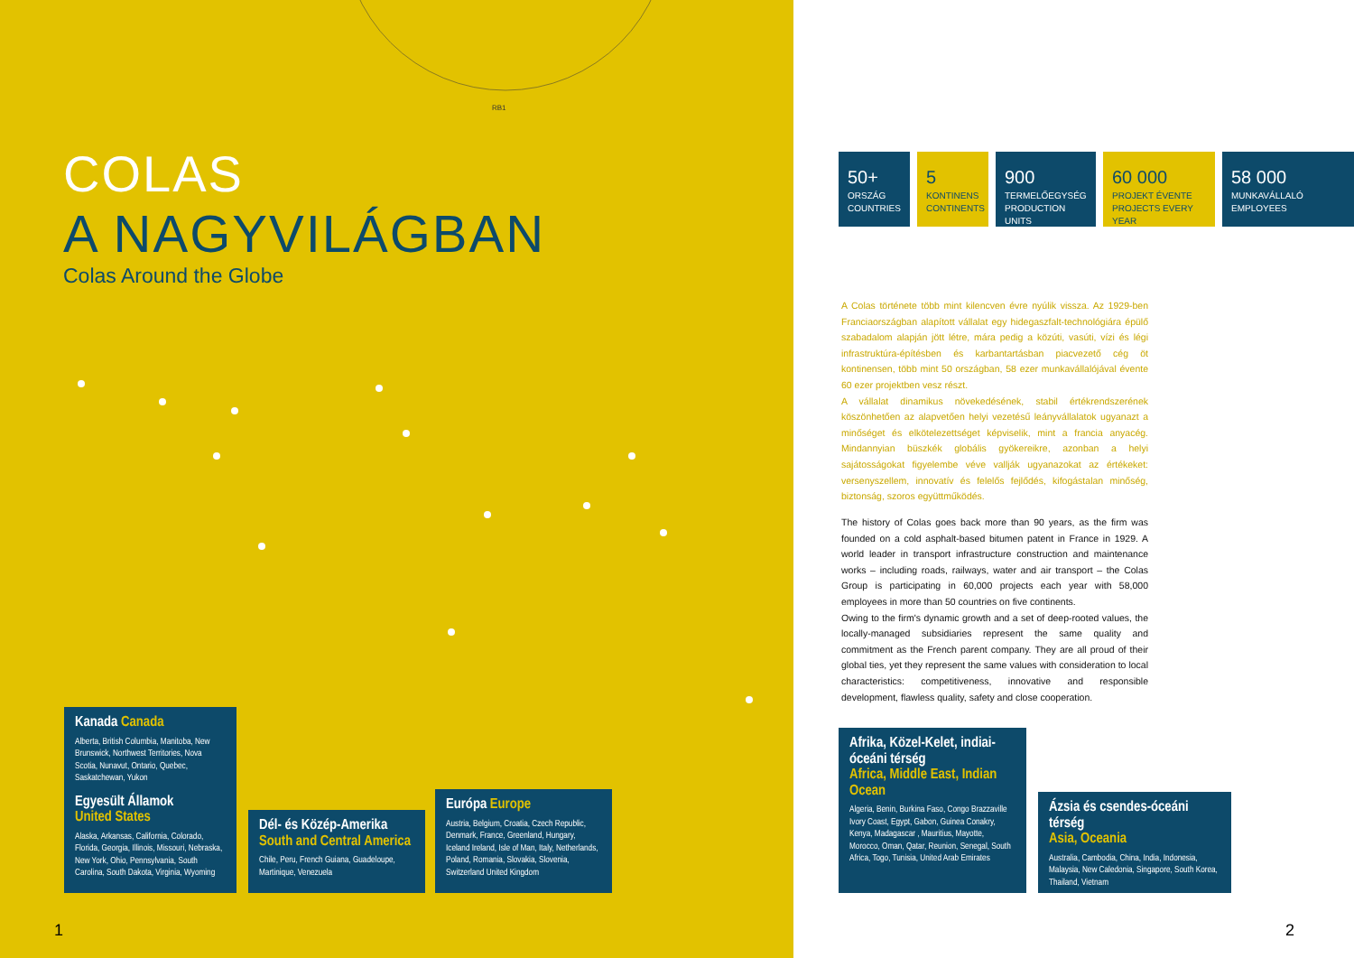RB1
COLAS
A NAGYVILÁGBAN
Colas Around the Globe
Kanada Canada
Alberta, British Columbia, Manitoba, New Brunswick, Northwest Territories, Nova Scotia, Nunavut, Ontario, Quebec, Saskatchewan, Yukon
Egyesült Államok
United States
Alaska, Arkansas, California, Colorado, Florida, Georgia, Illinois, Missouri, Nebraska, New York, Ohio, Pennsylvania, South Carolina, South Dakota, Virginia, Wyoming
Dél- és Közép-Amerika
South and Central America
Chile, Peru, French Guiana, Guadeloupe, Martinique, Venezuela
Európa Europe
Austria, Belgium, Croatia, Czech Republic, Denmark, France, Greenland, Hungary, Iceland Ireland, Isle of Man, Italy, Netherlands, Poland, Romania, Slovakia, Slovenia, Switzerland United Kingdom
1
50+
ORSZÁG
COUNTRIES
5
KONTINENS
CONTINENTS
900
TERMELŐEGYSÉG
PRODUCTION UNITS
60 000
PROJEKT ÉVENTE
PROJECTS EVERY YEAR
58 000
MUNKAVÁLLALÓ
EMPLOYEES
A Colas története több mint kilencven évre nyúlik vissza. Az 1929-ben Franciaországban alapított vállalat egy hidegaszfalt-technológiára épülő szabadalom alapján jött létre, mára pedig a közúti, vasúti, vízi és légi infrastruktúra-építésben és karbantartásban piacvezető cég öt kontinensen, több mint 50 országban, 58 ezer munkavállalójával évente 60 ezer projektben vesz részt.
A vállalat dinamikus növekedésének, stabil értékrendszerének köszönhetően az alapvetően helyi vezetésű leányvállalatok ugyanazt a minőséget és elkötelezettséget képviselik, mint a francia anyacég. Mindannyian büszkék globális gyökereikre, azonban a helyi sajátosságokat figyelembe véve vallják ugyanazokat az értékeket: versenyszellem, innovatív és felelős fejlődés, kifogástalan minőség, biztonság, szoros együttműködés.
The history of Colas goes back more than 90 years, as the firm was founded on a cold asphalt-based bitumen patent in France in 1929. A world leader in transport infrastructure construction and maintenance works – including roads, railways, water and air transport – the Colas Group is participating in 60,000 projects each year with 58,000 employees in more than 50 countries on five continents.
Owing to the firm's dynamic growth and a set of deep-rooted values, the locally-managed subsidiaries represent the same quality and commitment as the French parent company. They are all proud of their global ties, yet they represent the same values with consideration to local characteristics: competitiveness, innovative and responsible development, flawless quality, safety and close cooperation.
Afrika, Közel-Kelet, indiai-óceáni térség
Africa, Middle East, Indian Ocean
Algeria, Benin, Burkina Faso, Congo Brazzaville Ivory Coast, Egypt, Gabon, Guinea Conakry, Kenya, Madagascar , Mauritius, Mayotte, Morocco, Oman, Qatar, Reunion, Senegal, South Africa, Togo, Tunisia, United Arab Emirates
Ázsia és csendes-óceáni térség
Asia, Oceania
Australia, Cambodia, China, India, Indonesia, Malaysia, New Caledonia, Singapore, South Korea, Thailand, Vietnam
2